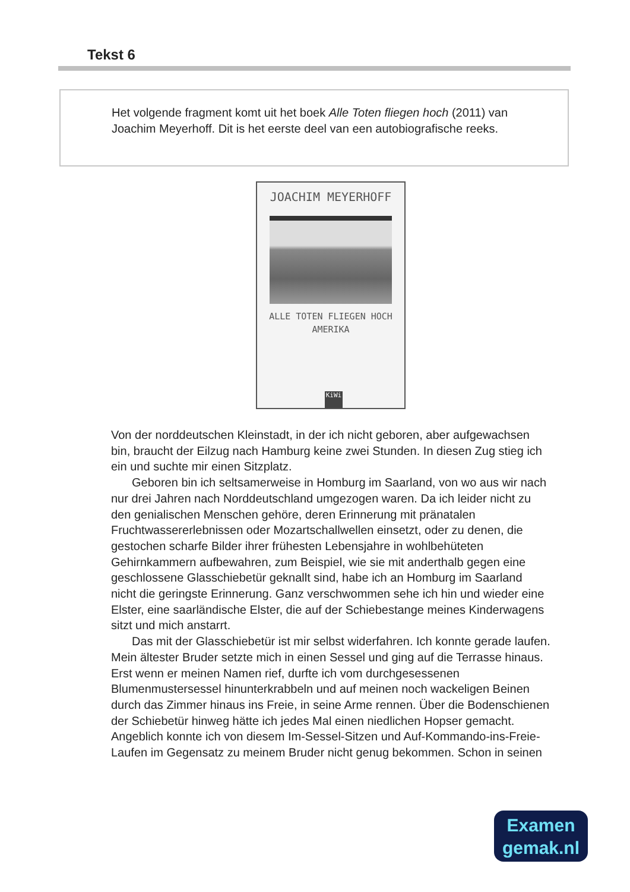Tekst 6
Het volgende fragment komt uit het boek Alle Toten fliegen hoch (2011) van Joachim Meyerhoff. Dit is het eerste deel van een autobiografische reeks.
JOACHIM MEYERHOFF
ALLE TOTEN FLIEGEN HOCH
AMERIKA
KiWi
Von der norddeutschen Kleinstadt, in der ich nicht geboren, aber aufgewachsen bin, braucht der Eilzug nach Hamburg keine zwei Stunden. In diesen Zug stieg ich ein und suchte mir einen Sitzplatz.
Geboren bin ich seltsamerweise in Homburg im Saarland, von wo aus wir nach nur drei Jahren nach Norddeutschland umgezogen waren. Da ich leider nicht zu den genialischen Menschen gehöre, deren Erinnerung mit pränatalen Fruchtwassererlebnissen oder Mozartschallwellen einsetzt, oder zu denen, die gestochen scharfe Bilder ihrer frühesten Lebensjahre in wohlbehüteten Gehirnkammern aufbewahren, zum Beispiel, wie sie mit anderthalb gegen eine geschlossene Glasschiebetür geknallt sind, habe ich an Homburg im Saarland nicht die geringste Erinnerung. Ganz verschwommen sehe ich hin und wieder eine Elster, eine saarländische Elster, die auf der Schiebestange meines Kinderwagens sitzt und mich anstarrt.
Das mit der Glasschiebetür ist mir selbst widerfahren. Ich konnte gerade laufen. Mein ältester Bruder setzte mich in einen Sessel und ging auf die Terrasse hinaus. Erst wenn er meinen Namen rief, durfte ich vom durchgesessenen Blumenmustersessel hinunterkrabbeln und auf meinen noch wackeligen Beinen durch das Zimmer hinaus ins Freie, in seine Arme rennen. Über die Bodenschienen der Schiebetür hinweg hätte ich jedes Mal einen niedlichen Hopser gemacht. Angeblich konnte ich von diesem Im-Sessel-Sitzen und Auf-Kommando-ins-Freie-Laufen im Gegensatz zu meinem Bruder nicht genug bekommen. Schon in seinen
Examen
gemak.nl